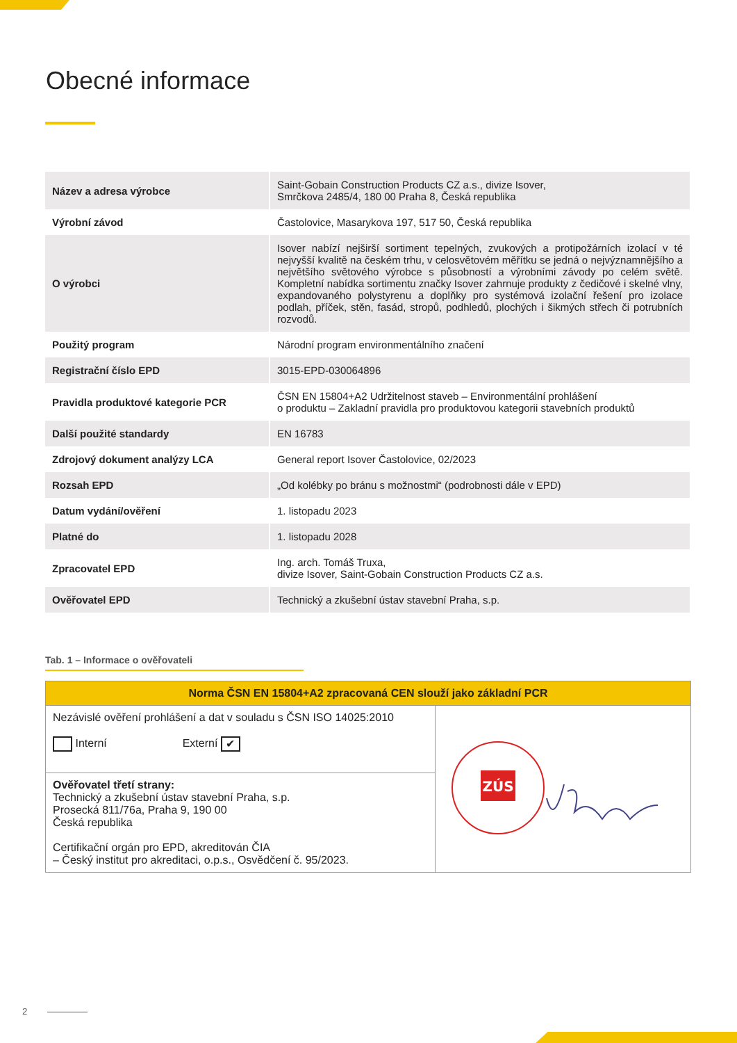Obecné informace
| Název a adresa výrobce | Saint-Gobain Construction Products CZ a.s., divize Isover, Smrčkova 2485/4, 180 00 Praha 8, Česká republika |
| Výrobní závod | Častolovice, Masarykova 197, 517 50, Česká republika |
| O výrobci | Isover nabízí nejširší sortiment tepelných, zvukových a protipožárních izolací v té nejvyšší kvalitě na českém trhu, v celosvětovém měřítku se jedná o nejvýznamnějšího a největšího světového výrobce s působností a výrobními závody po celém světě. Kompletní nabídka sortimentu značky Isover zahrnuje produkty z čedičové i skelné vlny, expandovaného polystyrenu a doplňky pro systémová izolační řešení pro izolace podlah, příček, stěn, fasád, stropů, podhledů, plochých i šikmých střech či potrubních rozvodů. |
| Použitý program | Národní program environmentálního značení |
| Registrační číslo EPD | 3015-EPD-030064896 |
| Pravidla produktové kategorie PCR | ČSN EN 15804+A2 Udržitelnost staveb – Environmentální prohlášení o produktu – Zakladní pravidla pro produktovou kategorii stavebních produktů |
| Další použité standardy | EN 16783 |
| Zdrojový dokument analýzy LCA | General report Isover Častolovice, 02/2023 |
| Rozsah EPD | „Od kolébky po bránu s možnostmi“ (podrobnosti dále v EPD) |
| Datum vydání/ověření | 1. listopadu 2023 |
| Platné do | 1. listopadu 2028 |
| Zpracovatel EPD | Ing. arch. Tomáš Truxa, divize Isover, Saint-Gobain Construction Products CZ a.s. |
| Ověřovatel EPD | Technický a zkušební ústav stavební Praha, s.p. |
Tab. 1 – Informace o ověřovateli
| Norma ČSN EN 15804+A2 zpracovaná CEN slouží jako základní PCR | |
| --- | --- |
| Nezávislé ověření prohlášení a dat v souladu s ČSN ISO 14025:2010 Interní Externí ✔ | ZÚS |
| Ověřovatel třetí strany: Technický a zkušební ústav stavební Praha, s.p. Prosecká 811/76a, Praha 9, 190 00 Česká republika Certifikační orgán pro EPD, akreditován ČIA – Český institut pro akreditaci, o.p.s., Osvědčení č. 95/2023. | |
2